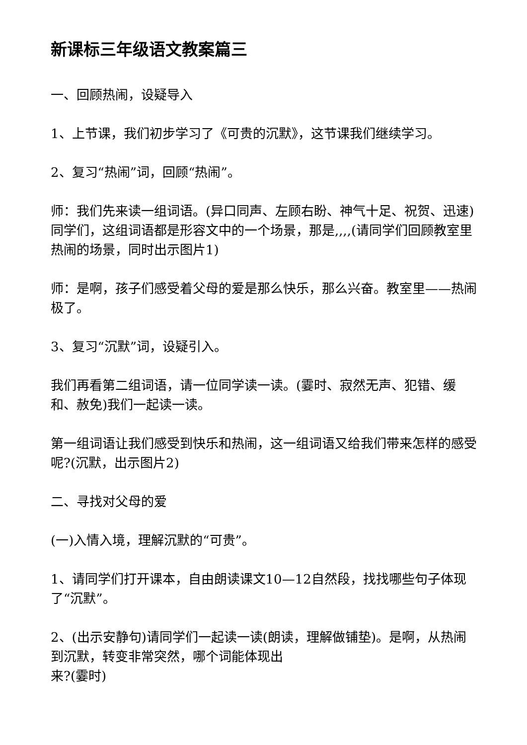新课标三年级语文教案篇三
一、回顾热闹，设疑导入
1、上节课，我们初步学习了《可贵的沉默》，这节课我们继续学习。
2、复习“热闹”词，回顾“热闹”。
师：我们先来读一组词语。(异口同声、左顾右盼、神气十足、祝贺、迅速)同学们，这组词语都是形容文中的一个场景，那是,,,,(请同学们回顾教室里热闹的场景，同时出示图片1)
师：是啊，孩子们感受着父母的爱是那么快乐，那么兴奋。教室里——热闹极了。
3、复习“沉默”词，设疑引入。
我们再看第二组词语，请一位同学读一读。(霎时、寂然无声、犯错、缓和、赦免)我们一起读一读。
第一组词语让我们感受到快乐和热闹，这一组词语又给我们带来怎样的感受呢?(沉默，出示图片2)
二、寻找对父母的爱
(一)入情入境，理解沉默的“可贵”。
1、请同学们打开课本，自由朗读课文10—12自然段，找找哪些句子体现了“沉默”。
2、(出示安静句)请同学们一起读一读(朗读，理解做铺垫)。是啊，从热闹到沉默，转变非常突然，哪个词能体现出
来?(霎时)